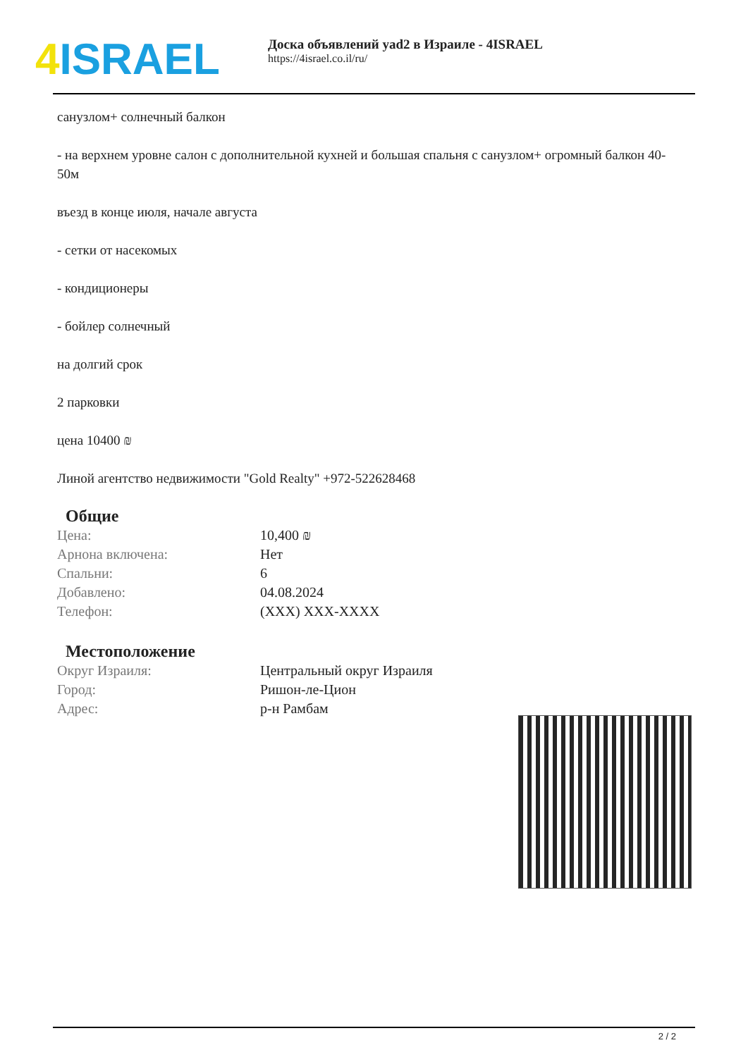4 ISRAEL
Доска объявлений yad2 в Израиле - 4ISRAEL
https://4israel.co.il/ru/
санузлом+ солнечный балкон
- на верхнем уровне салон с дополнительной кухней и большая спальня с санузлом+ огромный балкон 40-50м
въезд в конце июля, начале августа
- сетки от насекомых
- кондиционеры
- бойлер солнечный
на долгий срок
2 парковки
цена 10400 ₪
Линой агентство недвижимости "Gold Realty" +972-522628468
Общие
| Цена: | 10,400 ₪ |
| Арнона включена: | Нет |
| Спальни: | 6 |
| Добавлено: | 04.08.2024 |
| Телефон: | (XXX) XXX-XXXX |
Местоположение
| Округ Израиля: | Центральный округ Израиля |
| Город: | Ришон-ле-Цион |
| Адрес: | р-н Рамбам |
2 / 2